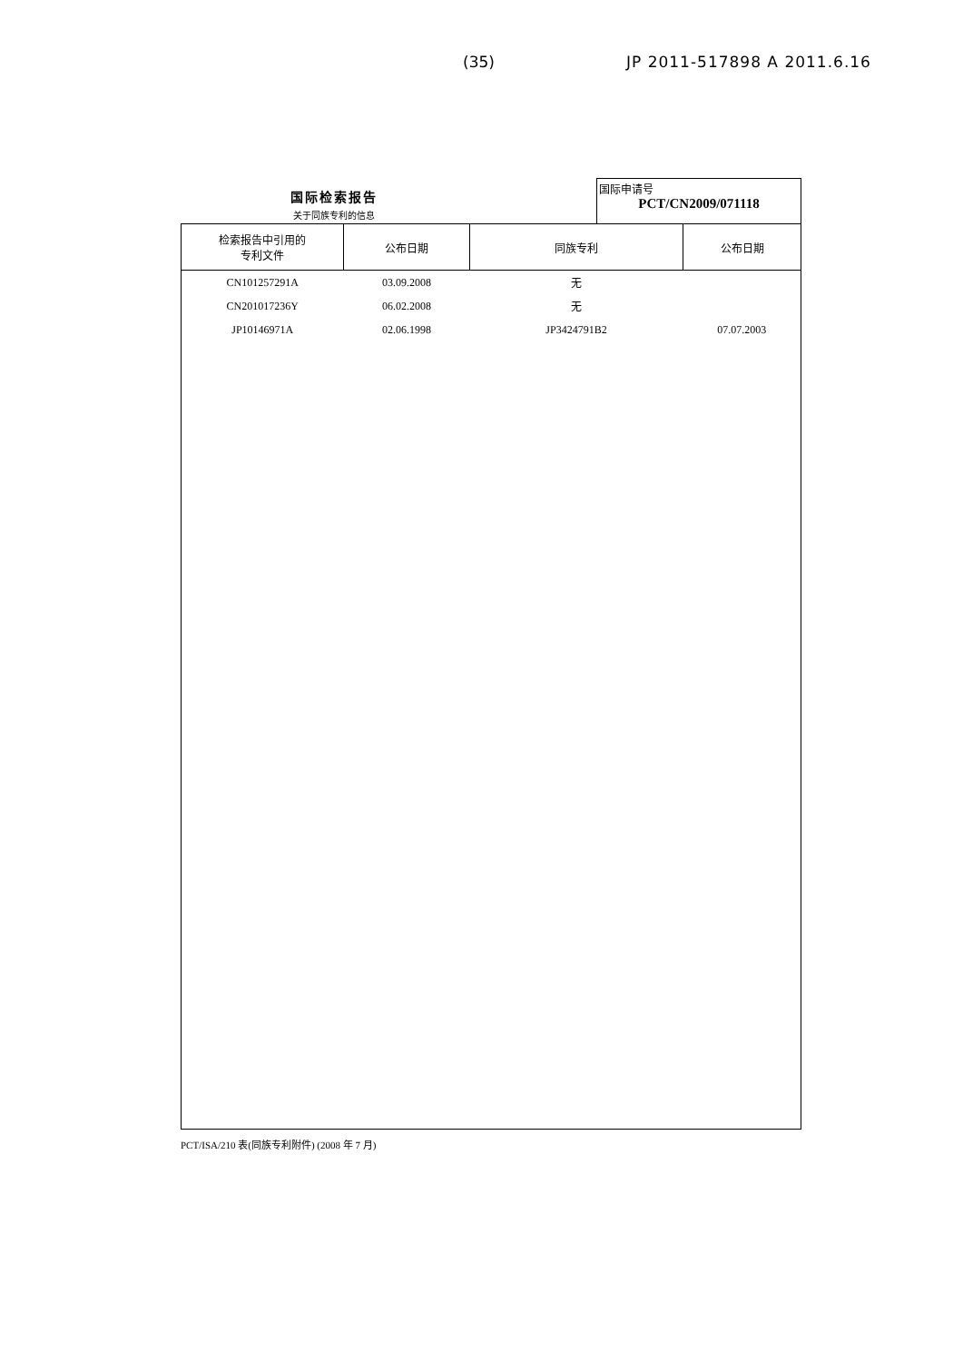(35) JP 2011-517898 A 2011.6.16
国际检索报告
关于同族专利的信息
国际申请号
PCT/CN2009/071118
| 检索报告中引用的 专利文件 | 公布日期 | 同族专利 | 公布日期 |
| --- | --- | --- | --- |
| CN101257291A | 03.09.2008 | 无 | |
| CN201017236Y | 06.02.2008 | 无 | |
| JP10146971A | 02.06.1998 | JP3424791B2 | 07.07.2003 |
PCT/ISA/210 表(同族专利附件) (2008 年 7 月)